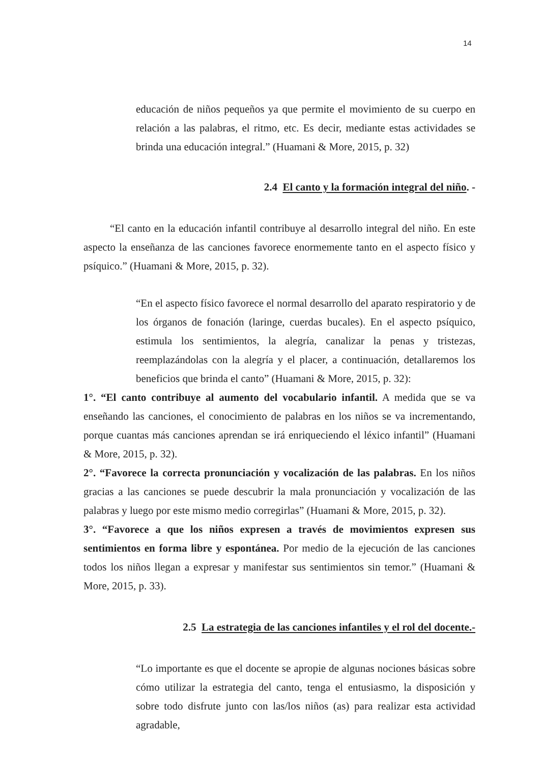14
educación de niños pequeños ya que permite el movimiento de su cuerpo en relación a las palabras, el ritmo, etc. Es decir, mediante estas actividades se brinda una educación integral.” (Huamani & More, 2015, p. 32)
2.4 El canto y la formación integral del niño. -
“El canto en la educación infantil contribuye al desarrollo integral del niño. En este aspecto la enseñanza de las canciones favorece enormemente tanto en el aspecto físico y psíquico.” (Huamani & More, 2015, p. 32).
“En el aspecto físico favorece el normal desarrollo del aparato respiratorio y de los órganos de fonación (laringe, cuerdas bucales). En el aspecto psíquico, estimula los sentimientos, la alegría, canalizar la penas y tristezas, reemplazándolas con la alegría y el placer, a continuación, detallaremos los beneficios que brinda el canto” (Huamani & More, 2015, p. 32):
1°. “El canto contribuye al aumento del vocabulario infantil. A medida que se va enseñando las canciones, el conocimiento de palabras en los niños se va incrementando, porque cuantas más canciones aprendan se irá enriqueciendo el léxico infantil” (Huamani & More, 2015, p. 32).
2°. “Favorece la correcta pronunciación y vocalización de las palabras. En los niños gracias a las canciones se puede descubrir la mala pronunciación y vocalización de las palabras y luego por este mismo medio corregirlas” (Huamani & More, 2015, p. 32).
3°. “Favorece a que los niños expresen a través de movimientos expresen sus sentimientos en forma libre y espontánea. Por medio de la ejecución de las canciones todos los niños llegan a expresar y manifestar sus sentimientos sin temor.” (Huamani & More, 2015, p. 33).
2.5 La estrategia de las canciones infantiles y el rol del docente.-
“Lo importante es que el docente se apropie de algunas nociones básicas sobre cómo utilizar la estrategia del canto, tenga el entusiasmo, la disposición y sobre todo disfrute junto con las/los niños (as) para realizar esta actividad agradable,